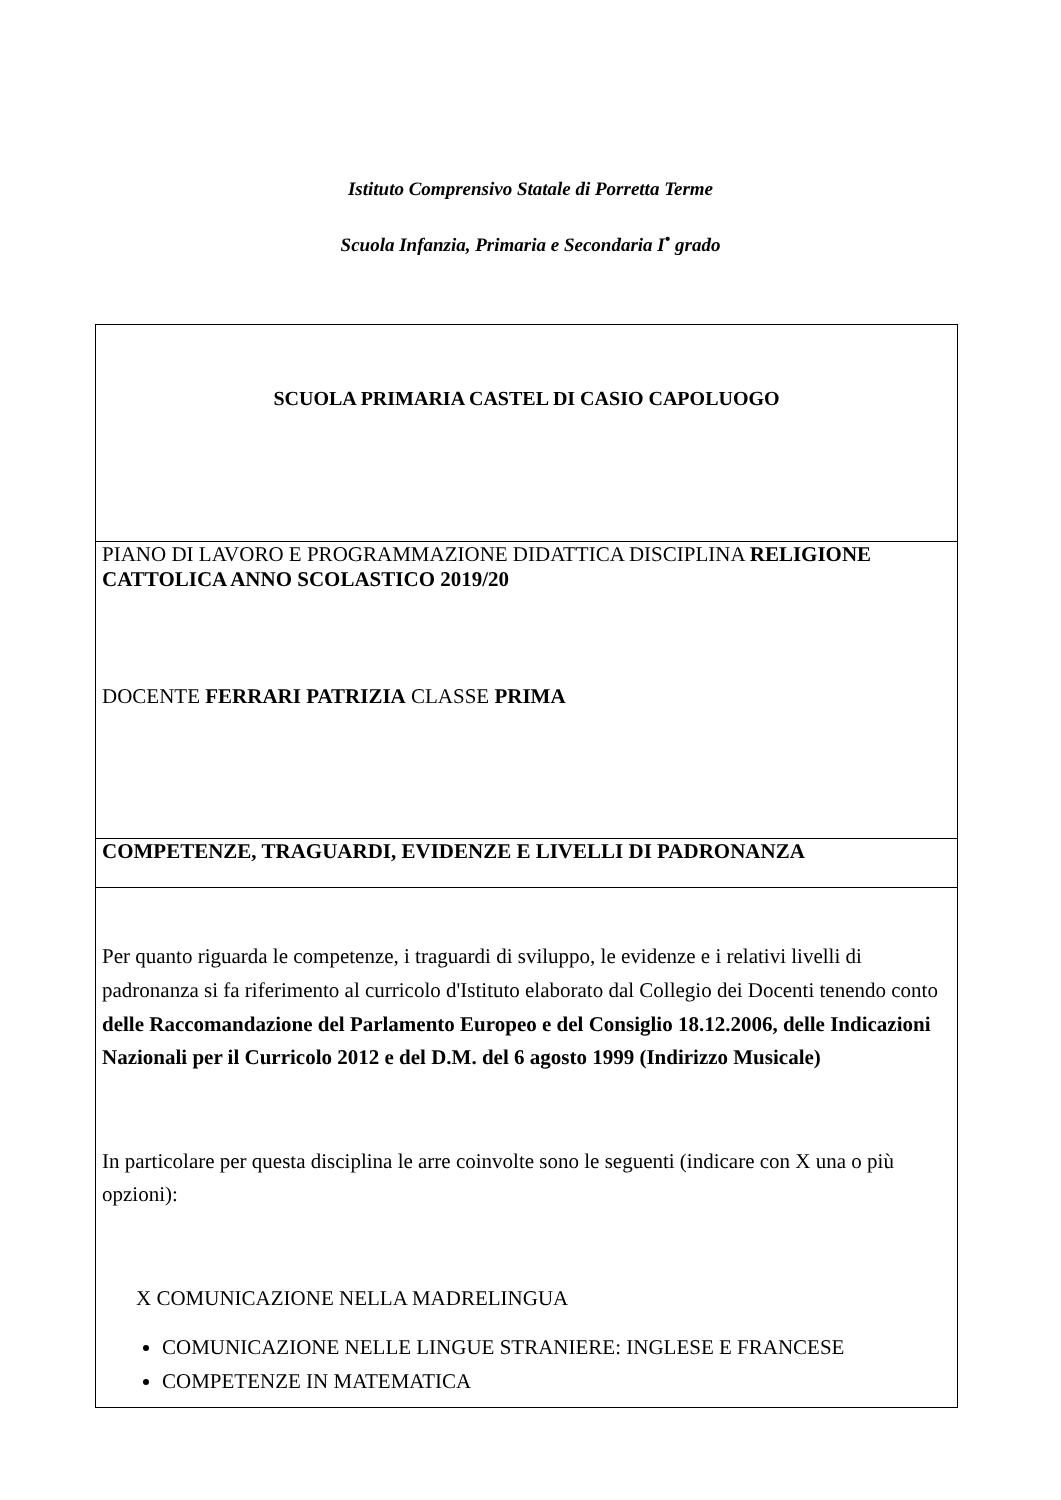Istituto Comprensivo Statale di Porretta Terme
Scuola Infanzia, Primaria e Secondaria I<sup>•</sup> grado
| SCUOLA PRIMARIA CASTEL DI CASIO CAPOLUOGO |
| PIANO DI LAVORO E PROGRAMMAZIONE DIDATTICA DISCIPLINA RELIGIONE CATTOLICA ANNO SCOLASTICO 2019/20 DOCENTE FERRARI PATRIZIA CLASSE PRIMA |
| COMPETENZE, TRAGUARDI, EVIDENZE E LIVELLI DI PADRONANZA |
| Per quanto riguarda le competenze, i traguardi di sviluppo, le evidenze e i relativi livelli di padronanza si fa riferimento al curricolo d'Istituto elaborato dal Collegio dei Docenti tenendo conto delle Raccomandazione del Parlamento Europeo e del Consiglio 18.12.2006, delle Indicazioni Nazionali per il Curricolo 2012 e del D.M. del 6 agosto 1999 (Indirizzo Musicale) In particolare per questa disciplina le arre coinvolte sono le seguenti (indicare con X una o più opzioni): X COMUNICAZIONE NELLA MADRELINGUA COMUNICAZIONE NELLE LINGUE STRANIERE: INGLESE E FRANCESE COMPETENZE IN MATEMATICA |